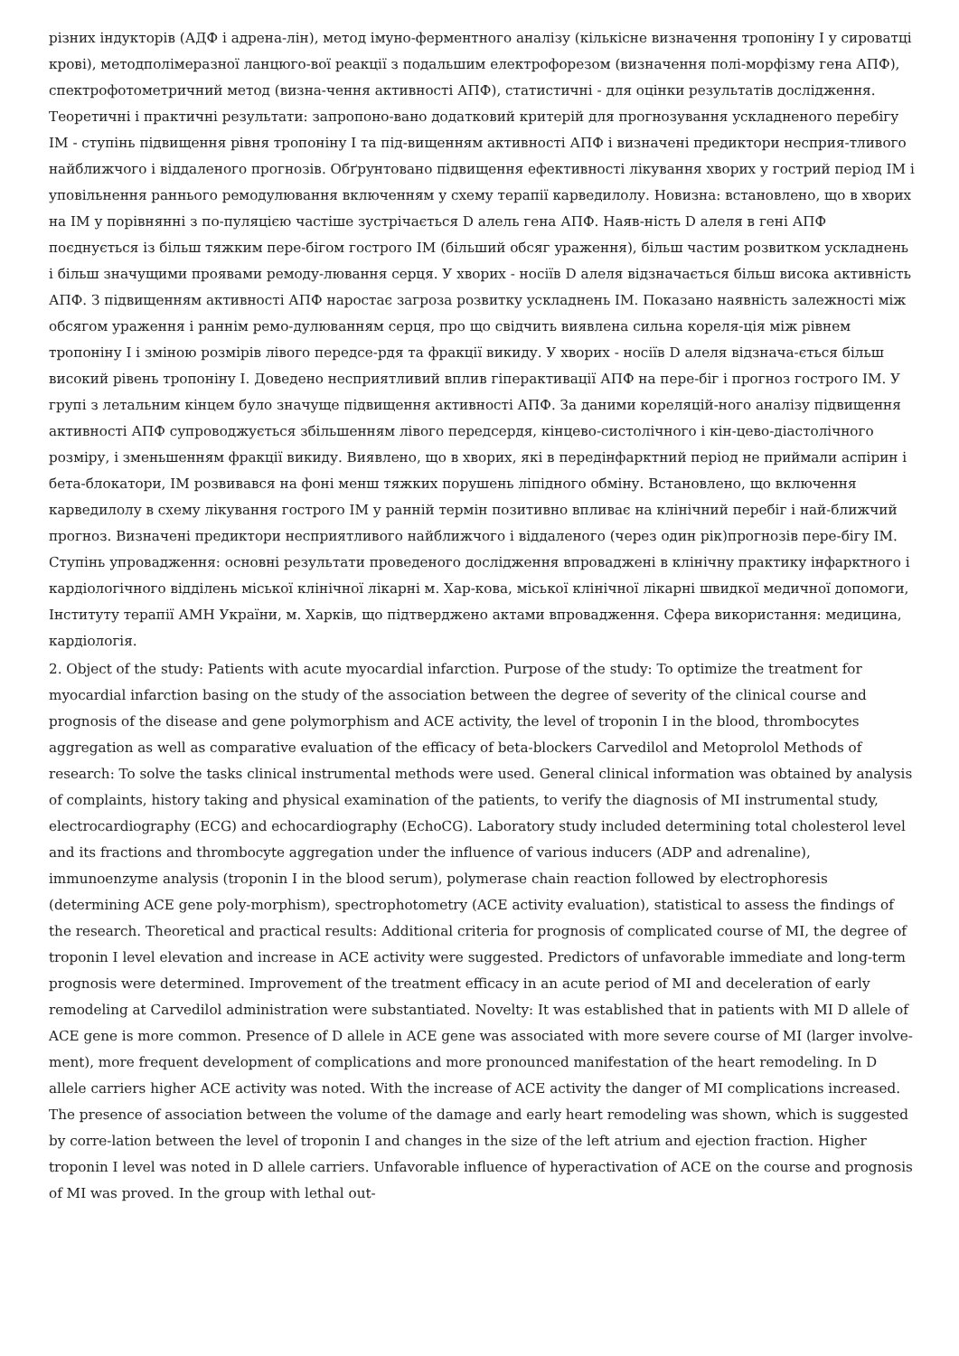різних індукторів (АДФ і адрена-лін), метод імуно-ферментного аналізу (кількісне визначення тропоніну I у сироватці крові), методполімеразної ланцюго-вої реакції з подальшим електрофорезом (визначення полі-морфізму гена АПФ), спектрофотометричний метод (визна-чення активності АПФ), статистичні - для оцінки результатів дослідження. Теоретичні і практичні результати: запропоно-вано додатковий критерій для прогнозування ускладненого перебігу ІМ - ступінь підвищення рівня тропоніну I та під-вищенням активності АПФ і визначені предиктори несприя-тливого найближчого і віддаленого прогнозів. Обґрунтовано підвищення ефективності лікування хворих у гострий період ІМ і уповільнення раннього ремодулювання включенням у схему терапії карведилолу. Новизна: встановлено, що в хворих на ІМ у порівнянні з по-пуляцією частіше зустрічається D алель гена АПФ. Наяв-ність D алеля в гені АПФ поєднується із більш тяжким пере-бігом гострого ІМ (більший обсяг ураження), більш частим розвитком ускладнень і більш значущими проявами ремоду-лювання серця. У хворих - носіїв D алеля відзначається більш висока активність АПФ. З підвищенням активності АПФ наростає загроза розвитку ускладнень ІМ. Показано наявність залежності між обсягом ураження і раннім ремо-дулюванням серця, про що свідчить виявлена сильна кореля-ція між рівнем тропоніну I і зміною розмірів лівого передсе-рдя та фракції викиду. У хворих - носіїв D алеля відзнача-ється більш високий рівень тропоніну I. Доведено несприятливий вплив гіперактивації АПФ на пере-біг і прогноз гострого ІМ. У групі з летальним кінцем було значуще підвищення активності АПФ. За даними кореляцій-ного аналізу підвищення активності АПФ супроводжується збільшенням лівого передсердя, кінцево-систолічного і кін-цево-діастолічного розміру, і зменьшенням фракції викиду. Виявлено, що в хворих, які в передінфарктний період не приймали аспірин і бета-блокатори, ІМ розвивався на фоні менш тяжких порушень ліпідного обміну. Встановлено, що включення карведилолу в схему лікування гострого ІМ у ранній термін позитивно впливає на клінічний перебіг і най-ближчий прогноз. Визначені предиктори несприятливого найближчого і віддаленого (через один рік)прогнозів пере-бігу ІМ. Ступінь упровадження: основні результати проведеного дослідження впроваджені в клінічну практику інфарктного і кардіологічного відділень міської клінічної лікарні м. Хар-кова, міської клінічної лікарні швидкої медичної допомоги, Інституту терапії АМН України, м. Харків, що підтверджено актами впровадження. Сфера використання: медицина, кардіологія.
2. Object of the study: Patients with acute myocardial infarction. Purpose of the study: To optimize the treatment for myocardial infarction basing on the study of the association between the degree of severity of the clinical course and prognosis of the disease and gene polymorphism and ACE activity, the level of troponin I in the blood, thrombocytes aggregation as well as comparative evaluation of the efficacy of beta-blockers Carvedilol and Metoprolol Methods of research: To solve the tasks clinical instrumental methods were used. General clinical information was obtained by analysis of complaints, history taking and physical examination of the patients, to verify the diagnosis of MI instrumental study, electrocardiography (ECG) and echocardiography (EchoCG). Laboratory study included determining total cholesterol level and its fractions and thrombocyte aggregation under the influence of various inducers (ADP and adrenaline), immunoenzyme analysis (troponin I in the blood serum), polymerase chain reaction followed by electrophoresis (determining ACE gene poly-morphism), spectrophotometry (ACE activity evaluation), statistical to assess the findings of the research. Theoretical and practical results: Additional criteria for prognosis of complicated course of MI, the degree of troponin I level elevation and increase in ACE activity were suggested. Predictors of unfavorable immediate and long-term prognosis were determined. Improvement of the treatment efficacy in an acute period of MI and deceleration of early remodeling at Carvedilol administration were substantiated. Novelty: It was established that in patients with MI D allele of ACE gene is more common. Presence of D allele in ACE gene was associated with more severe course of MI (larger involve-ment), more frequent development of complications and more pronounced manifestation of the heart remodeling. In D allele carriers higher ACE activity was noted. With the increase of ACE activity the danger of MI complications increased. The presence of association between the volume of the damage and early heart remodeling was shown, which is suggested by corre-lation between the level of troponin I and changes in the size of the left atrium and ejection fraction. Higher troponin I level was noted in D allele carriers. Unfavorable influence of hyperactivation of ACE on the course and prognosis of MI was proved. In the group with lethal out-